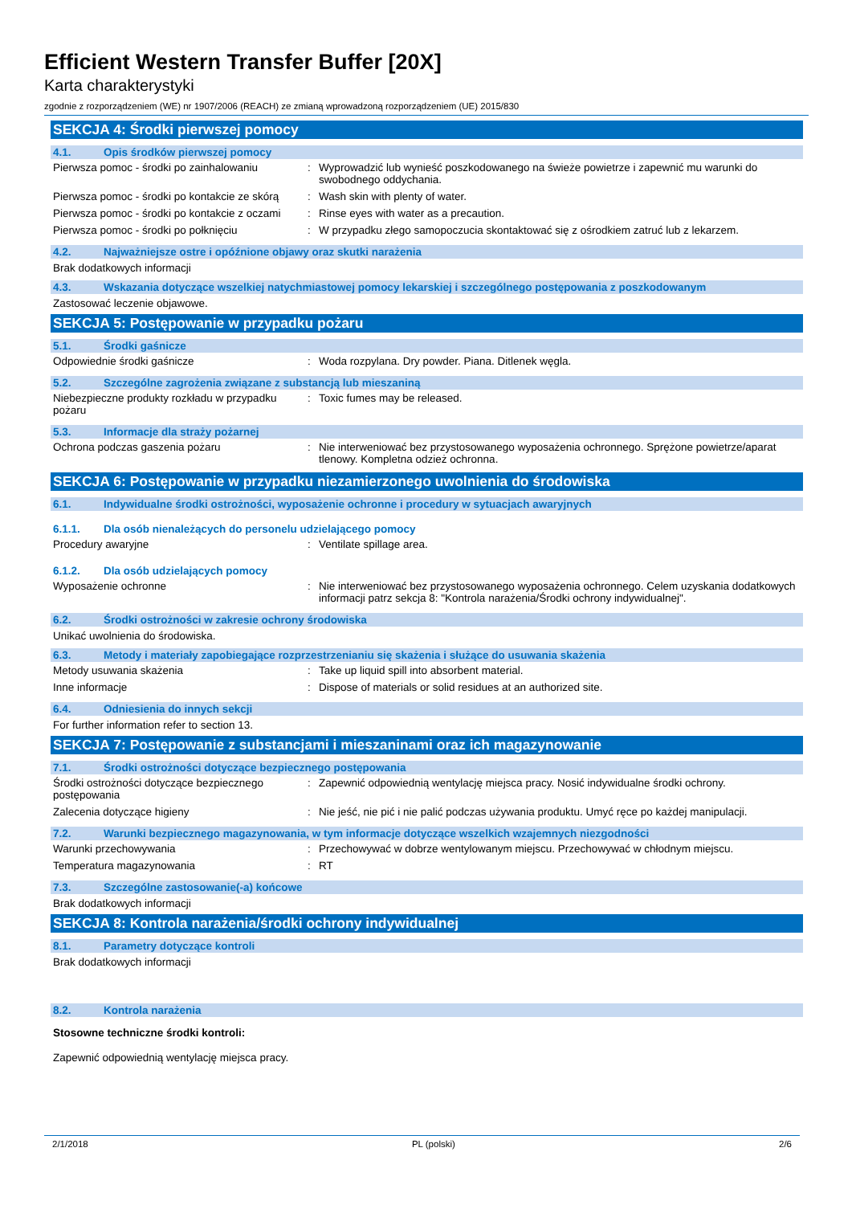Efficient Western Transfer Buffer [20X]
Karta charakterystyki
zgodnie z rozporządzeniem (WE) nr 1907/2006 (REACH) ze zmianą wprowadzoną rozporządzeniem (UE) 2015/830
SEKCJA 4: Środki pierwszej pomocy
4.1. Opis środków pierwszej pomocy
Pierwsza pomoc - środki po zainhalowaniu
: Wyprowadzić lub wynieść poszkodowanego na świeże powietrze i zapewnić mu warunki do swobodnego oddychania.
Pierwsza pomoc - środki po kontakcie ze skórą
: Wash skin with plenty of water.
Pierwsza pomoc - środki po kontakcie z oczami
: Rinse eyes with water as a precaution.
Pierwsza pomoc - środki po połknięciu : W przypadku złego samopoczucia skontaktować się z ośrodkiem zatruć lub z lekarzem.
4.2. Najważniejsze ostre i opóźnione objawy oraz skutki narażenia
Brak dodatkowych informacji
4.3. Wskazania dotyczące wszelkiej natychmiastowej pomocy lekarskiej i szczególnego postępowania z poszkodowanym
Zastosować leczenie objawowe.
SEKCJA 5: Postępowanie w przypadku pożaru
5.1. Środki gaśnicze
Odpowiednie środki gaśnicze : Woda rozpylana. Dry powder. Piana. Ditlenek węgla.
5.2. Szczególne zagrożenia związane z substancją lub mieszaniną
Niebezpieczne produkty rozkładu w przypadku pożaru
: Toxic fumes may be released.
5.3. Informacje dla straży pożarnej
Ochrona podczas gaszenia pożaru : Nie interweniować bez przystosowanego wyposażenia ochronnego. Sprężone powietrze/aparat tlenowy. Kompletna odzież ochronna.
SEKCJA 6: Postępowanie w przypadku niezamierzonego uwolnienia do środowiska
6.1. Indywidualne środki ostrożności, wyposażenie ochronne i procedury w sytuacjach awaryjnych
6.1.1. Dla osób nienależących do personelu udzielającego pomocy
Procedury awaryjne : Ventilate spillage area.
6.1.2. Dla osób udzielających pomocy
Wyposażenie ochronne : Nie interweniować bez przystosowanego wyposażenia ochronnego. Celem uzyskania dodatkowych informacji patrz sekcja 8: "Kontrola narażenia/Środki ochrony indywidualnej".
6.2. Środki ostrożności w zakresie ochrony środowiska
Unikać uwolnienia do środowiska.
6.3. Metody i materiały zapobiegające rozprzestrzenianiu się skażenia i służące do usuwania skażenia
Metody usuwania skażenia : Take up liquid spill into absorbent material.
Inne informacje : Dispose of materials or solid residues at an authorized site.
6.4. Odniesienia do innych sekcji
For further information refer to section 13.
SEKCJA 7: Postępowanie z substancjami i mieszaninami oraz ich magazynowanie
7.1. Środki ostrożności dotyczące bezpiecznego postępowania
Środki ostrożności dotyczące bezpiecznego postępowania
: Zapewnić odpowiednią wentylację miejsca pracy. Nosić indywidualne środki ochrony.
Zalecenia dotyczące higieny : Nie jeść, nie pić i nie palić podczas używania produktu. Umyć ręce po każdej manipulacji.
7.2. Warunki bezpiecznego magazynowania, w tym informacje dotyczące wszelkich wzajemnych niezgodności
Warunki przechowywania : Przechowywać w dobrze wentylowanym miejscu. Przechowywać w chłodnym miejscu.
Temperatura magazynowania : RT
7.3. Szczególne zastosowanie(-a) końcowe
Brak dodatkowych informacji
SEKCJA 8: Kontrola narażenia/środki ochrony indywidualnej
8.1. Parametry dotyczące kontroli
Brak dodatkowych informacji
8.2. Kontrola narażenia
Stosowne techniczne środki kontroli:
Zapewnić odpowiednią wentylację miejsca pracy.
2/1/2018 PL (polski) 2/6